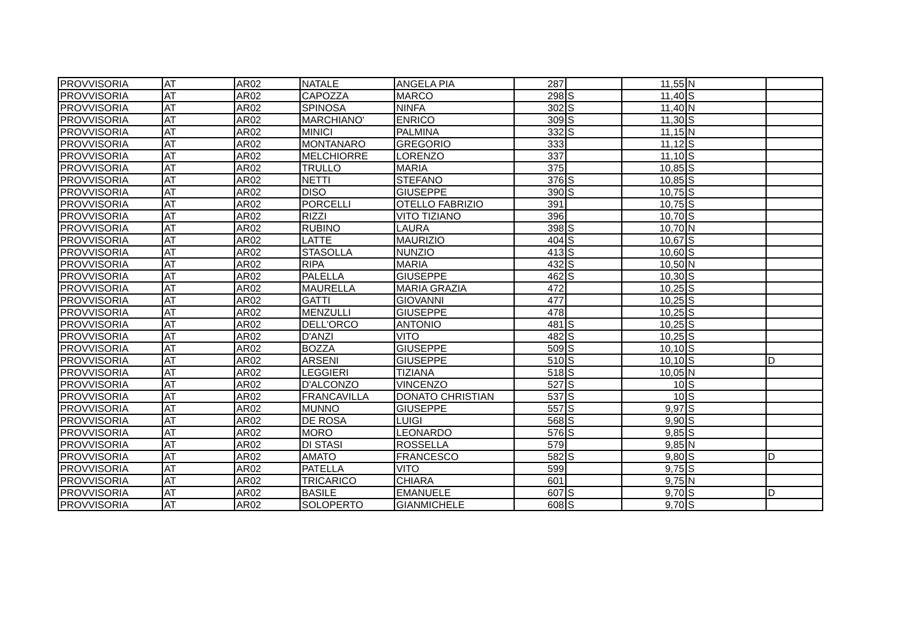| PROVVISORIA | AT | AR02 | NATALE | ANGELA PIA | 287 | | 11,55 | N | |
| PROVVISORIA | AT | AR02 | CAPOZZA | MARCO | 298 | S | 11,40 | S | |
| PROVVISORIA | AT | AR02 | SPINOSA | NINFA | 302 | S | 11,40 | N | |
| PROVVISORIA | AT | AR02 | MARCHIANO' | ENRICO | 309 | S | 11,30 | S | |
| PROVVISORIA | AT | AR02 | MINICI | PALMINA | 332 | S | 11,15 | N | |
| PROVVISORIA | AT | AR02 | MONTANARO | GREGORIO | 333 | | 11,12 | S | |
| PROVVISORIA | AT | AR02 | MELCHIORRE | LORENZO | 337 | | 11,10 | S | |
| PROVVISORIA | AT | AR02 | TRULLO | MARIA | 375 | | 10,85 | S | |
| PROVVISORIA | AT | AR02 | NETTI | STEFANO | 376 | S | 10,85 | S | |
| PROVVISORIA | AT | AR02 | DISO | GIUSEPPE | 390 | S | 10,75 | S | |
| PROVVISORIA | AT | AR02 | PORCELLI | OTELLO FABRIZIO | 391 | | 10,75 | S | |
| PROVVISORIA | AT | AR02 | RIZZI | VITO TIZIANO | 396 | | 10,70 | S | |
| PROVVISORIA | AT | AR02 | RUBINO | LAURA | 398 | S | 10,70 | N | |
| PROVVISORIA | AT | AR02 | LATTE | MAURIZIO | 404 | S | 10,67 | S | |
| PROVVISORIA | AT | AR02 | STASOLLA | NUNZIO | 413 | S | 10,60 | S | |
| PROVVISORIA | AT | AR02 | RIPA | MARIA | 432 | S | 10,50 | N | |
| PROVVISORIA | AT | AR02 | PALELLA | GIUSEPPE | 462 | S | 10,30 | S | |
| PROVVISORIA | AT | AR02 | MAURELLA | MARIA GRAZIA | 472 | | 10,25 | S | |
| PROVVISORIA | AT | AR02 | GATTI | GIOVANNI | 477 | | 10,25 | S | |
| PROVVISORIA | AT | AR02 | MENZULLI | GIUSEPPE | 478 | | 10,25 | S | |
| PROVVISORIA | AT | AR02 | DELL'ORCO | ANTONIO | 481 | S | 10,25 | S | |
| PROVVISORIA | AT | AR02 | D'ANZI | VITO | 482 | S | 10,25 | S | |
| PROVVISORIA | AT | AR02 | BOZZA | GIUSEPPE | 509 | S | 10,10 | S | |
| PROVVISORIA | AT | AR02 | ARSENI | GIUSEPPE | 510 | S | 10,10 | S | D |
| PROVVISORIA | AT | AR02 | LEGGIERI | TIZIANA | 518 | S | 10,05 | N | |
| PROVVISORIA | AT | AR02 | D'ALCONZO | VINCENZO | 527 | S | 10 | S | |
| PROVVISORIA | AT | AR02 | FRANCAVILLA | DONATO CHRISTIAN | 537 | S | 10 | S | |
| PROVVISORIA | AT | AR02 | MUNNO | GIUSEPPE | 557 | S | 9,97 | S | |
| PROVVISORIA | AT | AR02 | DE ROSA | LUIGI | 568 | S | 9,90 | S | |
| PROVVISORIA | AT | AR02 | MORO | LEONARDO | 576 | S | 9,85 | S | |
| PROVVISORIA | AT | AR02 | DI STASI | ROSSELLA | 579 | | 9,85 | N | |
| PROVVISORIA | AT | AR02 | AMATO | FRANCESCO | 582 | S | 9,80 | S | D |
| PROVVISORIA | AT | AR02 | PATELLA | VITO | 599 | | 9,75 | S | |
| PROVVISORIA | AT | AR02 | TRICARICO | CHIARA | 601 | | 9,75 | N | |
| PROVVISORIA | AT | AR02 | BASILE | EMANUELE | 607 | S | 9,70 | S | D |
| PROVVISORIA | AT | AR02 | SOLOPERTO | GIANMICHELE | 608 | S | 9,70 | S | |